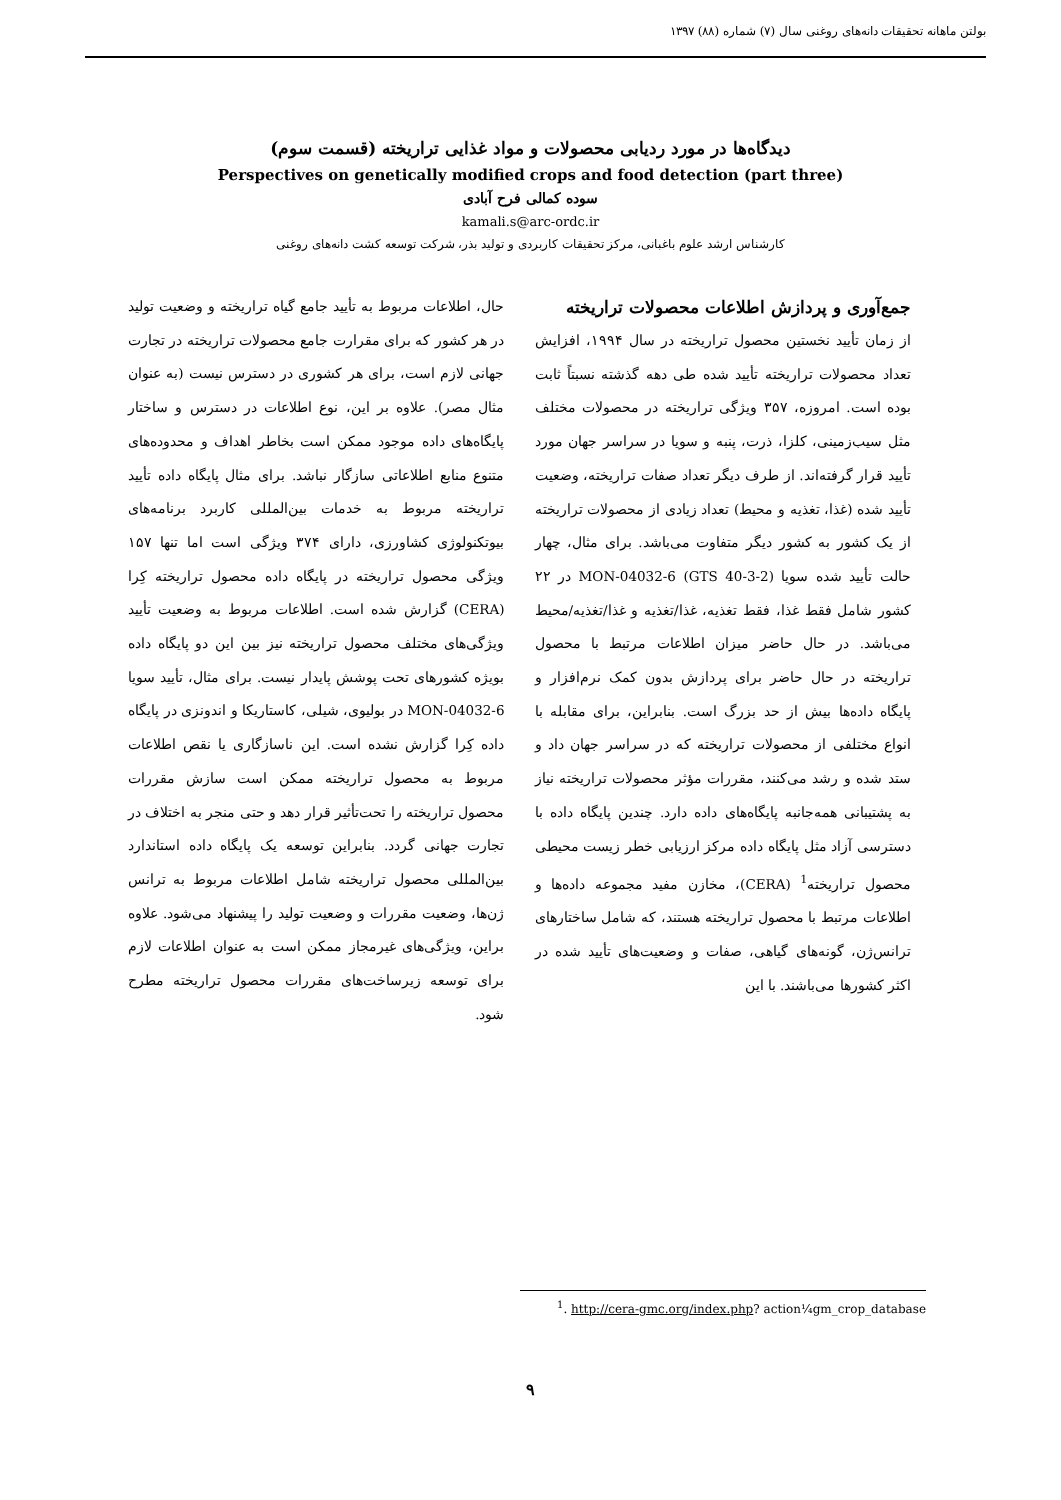بولتن ماهانه تحقیقات دانه‌های روغنی سال (۷) شماره (۸۸) ۱۳۹۷
دیدگاه‌ها در مورد ردیابی محصولات و مواد غذایی تراریخته (قسمت سوم)
Perspectives on genetically modified crops and food detection (part three)
سوده کمالی فرح آبادی
kamali.s@arc-ordc.ir
کارشناس ارشد علوم باغبانی، مرکز تحقیقات کاربردی و تولید بذر، شرکت توسعه کشت دانه‌های روغنی
جمع‌آوری و پردازش اطلاعات محصولات تراریخته
از زمان تأیید نخستین محصول تراریخته در سال ۱۹۹۴، افزایش تعداد محصولات تراریخته تأیید شده طی دهه گذشته نسبتاً ثابت بوده است. امروزه، ۳۵۷ ویژگی تراریخته در محصولات مختلف مثل سیب‌زمینی، کلزا، ذرت، پنبه و سویا در سراسر جهان مورد تأیید قرار گرفته‌اند. از طرف دیگر تعداد صفات تراریخته، وضعیت تأیید شده (غذا، تغذیه و محیط) تعداد زیادی از محصولات تراریخته از یک کشور به کشور دیگر متفاوت می‌باشد. برای مثال، چهار حالت تأیید شده سویا MON-04032-6 (GTS 40-3-2) در ۲۲ کشور شامل فقط غذا، فقط تغذیه، غذا/تغذیه و غذا/تغذیه/محیط می‌باشد. در حال حاضر میزان اطلاعات مرتبط با محصول تراریخته در حال حاضر برای پردازش بدون کمک نرم‌افزار و پایگاه داده‌ها بیش از حد بزرگ است. بنابراین، برای مقابله با انواع مختلفی از محصولات تراریخته که در سراسر جهان داد و ستد شده و رشد می‌کنند، مقررات مؤثر محصولات تراریخته نیاز به پشتیبانی همه‌جانبه پایگاه‌های داده دارد. چندین پایگاه داده با دسترسی آزاد مثل پایگاه داده مرکز ارزیابی خطر زیست محیطی محصول تراریخته<sup>1</sup> (CERA)، مخازن مفید مجموعه داده‌ها و اطلاعات مرتبط با محصول تراریخته هستند، که شامل ساختارهای ترانس‌ژن، گونه‌های گیاهی، صفات و وضعیت‌های تأیید شده در اکثر کشورها می‌باشند. با این
حال، اطلاعات مربوط به تأیید جامع گیاه تراریخته و وضعیت تولید در هر کشور که برای مقرارت جامع محصولات تراریخته در تجارت جهانی لازم است، برای هر کشوری در دسترس نیست (به عنوان مثال مصر). علاوه بر این، نوع اطلاعات در دسترس و ساختار پایگاه‌های داده موجود ممکن است بخاطر اهداف و محدوده‌های متنوع منابع اطلاعاتی سازگار نباشد. برای مثال پایگاه داده تأیید تراریخته مربوط به خدمات بین‌المللی کاربرد برنامه‌های بیوتکنولوژی کشاورزی، دارای ۳۷۴ ویژگی است اما تنها ۱۵۷ ویژگی محصول تراریخته در پایگاه داده محصول تراریخته کِرا (CERA) گزارش شده است. اطلاعات مربوط به وضعیت تأیید ویژگی‌های مختلف محصول تراریخته نیز بین این دو پایگاه داده بویژه کشورهای تحت پوشش پایدار نیست. برای مثال، تأیید سویا MON-04032-6 در بولیوی، شیلی، کاستاریکا و اندونزی در پایگاه داده کِرا گزارش نشده است. این ناسازگاری یا نقص اطلاعات مربوط به محصول تراریخته ممکن است سازش مقررات محصول تراریخته را تحت‌تأثیر قرار دهد و حتی منجر به اختلاف در تجارت جهانی گردد. بنابراین توسعه یک پایگاه داده استاندارد بین‌المللی محصول تراریخته شامل اطلاعات مربوط به ترانس ژن‌ها، وضعیت مقررات و وضعیت تولید را پیشنهاد می‌شود. علاوه براین، ویژگی‌های غیرمجاز ممکن است به عنوان اطلاعات لازم برای توسعه زیرساخت‌های مقررات محصول تراریخته مطرح شود.
<sup>1</sup>. http://cera-gmc.org/index.php? action¼gm_crop_database
۹